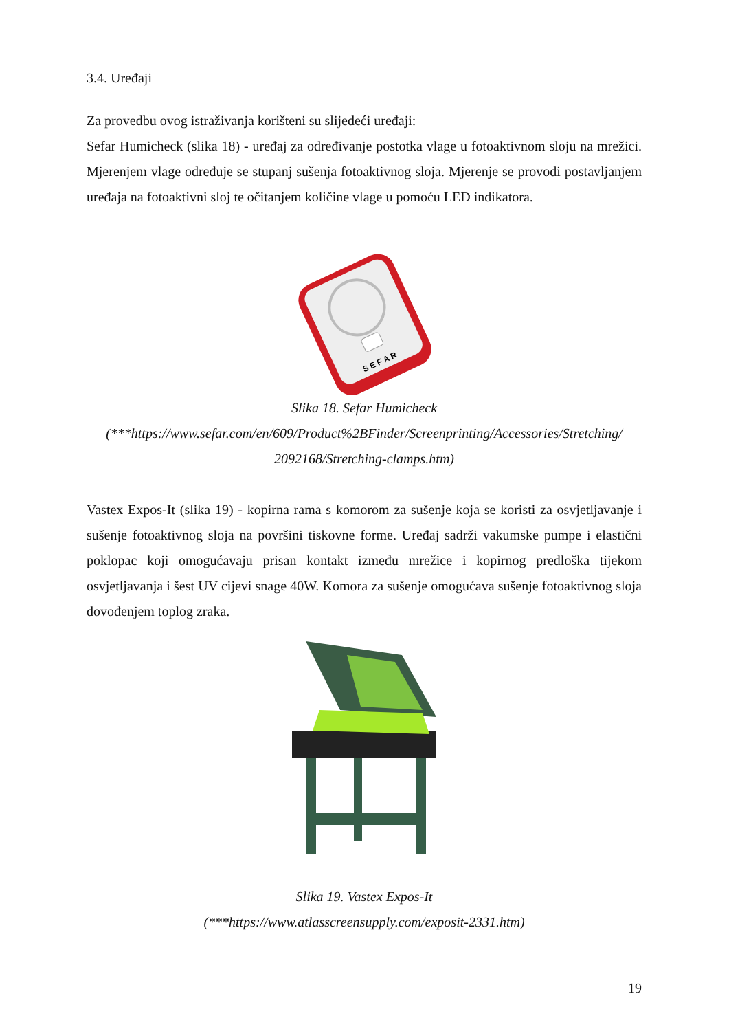3.4. Uređaji
Za provedbu ovog istraživanja korišteni su slijedeći uređaji:
Sefar Humicheck (slika 18) - uređaj za određivanje postotka vlage u fotoaktivnom sloju na mrežici. Mjerenjem vlage određuje se stupanj sušenja fotoaktivnog sloja. Mjerenje se provodi postavljanjem uređaja na fotoaktivni sloj te očitanjem količine vlage u pomoću LED indikatora.
S E F A R
Slika 18. Sefar Humicheck
(***https://www.sefar.com/en/609/Product%2BFinder/Screenprinting/Accessories/Stretching/ 2092168/Stretching-clamps.htm)
Vastex Expos-It (slika 19) - kopirna rama s komorom za sušenje koja se koristi za osvjetljavanje i sušenje fotoaktivnog sloja na površini tiskovne forme. Uređaj sadrži vakumske pumpe i elastični poklopac koji omogućavaju prisan kontakt između mrežice i kopirnog predloška tijekom osvjetljavanja i šest UV cijevi snage 40W. Komora za sušenje omogućava sušenje fotoaktivnog sloja dovođenjem toplog zraka.
Slika 19. Vastex Expos-It
(***https://www.atlasscreensupply.com/exposit-2331.htm)
19